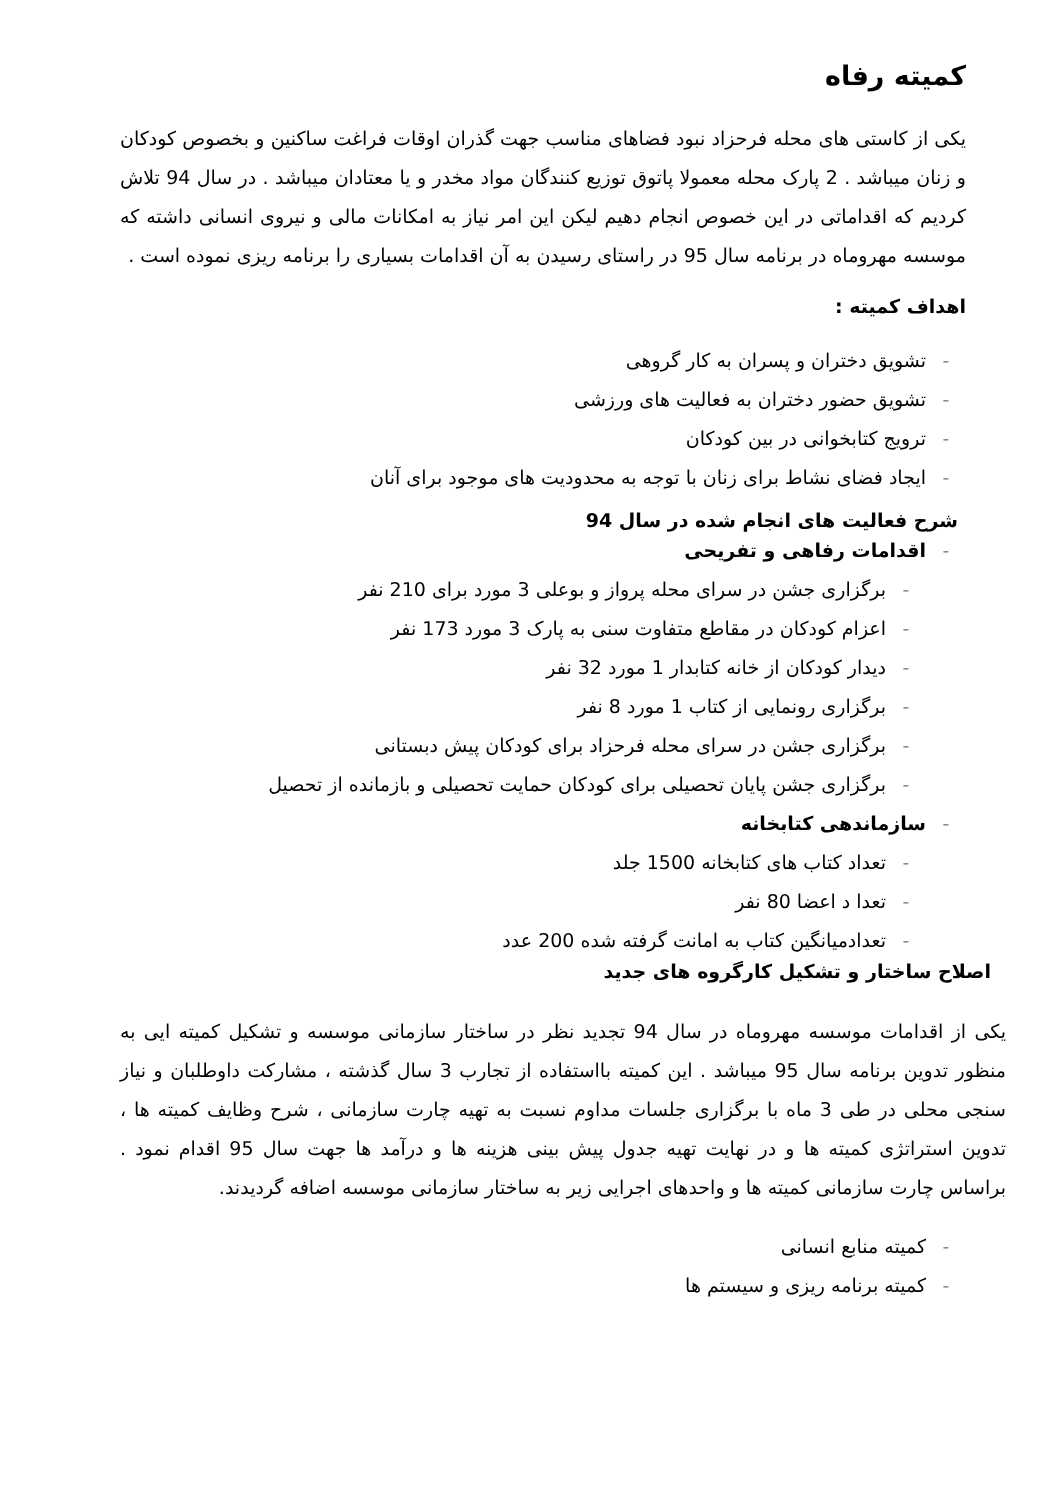کمیته رفاه
یکی از کاستی های محله فرحزاد نبود فضاهای مناسب جهت گذران اوقات فراغت ساکنین و بخصوص کودکان و زنان میباشد . 2 پارک محله معمولا پاتوق توزیع کنندگان مواد مخدر و یا معتادان میباشد . در سال 94 تلاش کردیم که اقداماتی در این خصوص انجام دهیم لیکن این امر نیاز به امکانات مالی و نیروی انسانی داشته که موسسه مهروماه در برنامه سال 95 در راستای رسیدن به آن اقدامات بسیاری را برنامه ریزی نموده است .
اهداف کمیته :
- تشویق دختران و پسران به کار گروهی
- تشویق حضور دختران به فعالیت های ورزشی
- ترویج کتابخوانی در بین کودکان
- ایجاد فضای نشاط برای زنان با توجه به محدودیت های موجود برای آنان
شرح فعالیت های انجام شده در سال 94
- اقدامات رفاهی و تفریحی
- برگزاری جشن در سرای محله پرواز و بوعلی 3 مورد برای 210 نفر
- اعزام کودکان در مقاطع متفاوت سنی به پارک 3 مورد 173 نفر
- دیدار کودکان از خانه کتابدار 1 مورد 32 نفر
- برگزاری رونمایی از کتاب 1 مورد 8 نفر
- برگزاری جشن در سرای محله فرحزاد برای کودکان پیش دبستانی
- برگزاری جشن پایان تحصیلی برای کودکان حمایت تحصیلی و بازمانده از تحصیل
- سازماندهی کتابخانه
- تعداد کتاب های کتابخانه 1500 جلد
- تعدا د اعضا 80 نفر
- تعدادمیانگین کتاب به امانت گرفته شده 200 عدد
اصلاح ساختار و تشکیل کارگروه های جدید
یکی از اقدامات موسسه مهروماه در سال 94 تجدید نظر در ساختار سازمانی موسسه و تشکیل کمیته ایی به منظور تدوین برنامه سال 95 میباشد . این کمیته بااستفاده از تجارب 3 سال گذشته ، مشارکت داوطلبان و نیاز سنجی محلی در طی 3 ماه با برگزاری جلسات مداوم نسبت به تهیه چارت سازمانی ، شرح وظایف کمیته ها ، تدوین استراتژی کمیته ها و در نهایت تهیه جدول پیش بینی هزینه ها و درآمد ها جهت سال 95 اقدام نمود . براساس چارت سازمانی کمیته ها و واحدهای اجرایی زیر به ساختار سازمانی موسسه اضافه گردیدند.
- کمیته منابع انسانی
- کمیته برنامه ریزی و سیستم ها